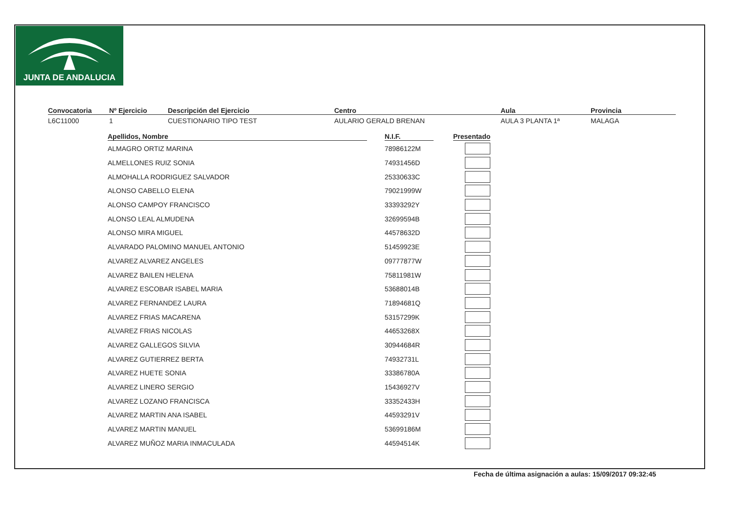JUNTA DE ANDALUCIA
Convocatoria
L6C11000
Nº Ejercicio
1
Descripción del Ejercicio
CUESTIONARIO TIPO TEST
Centro
AULARIO GERALD BRENAN
Aula
AULA 3 PLANTA 1ª
Provincia
MALAGA
| Apellidos, Nombre | | N.I.F. | | Presentado |
| --- | --- | --- | --- | --- |
| ALMAGRO ORTIZ MARINA | | 78986122M | | |
| ALMELLONES RUIZ SONIA | | 74931456D | | |
| ALMOHALLA RODRIGUEZ SALVADOR | | 25330633C | | |
| ALONSO CABELLO ELENA | | 79021999W | | |
| ALONSO CAMPOY FRANCISCO | | 33393292Y | | |
| ALONSO LEAL ALMUDENA | | 32699594B | | |
| ALONSO MIRA MIGUEL | | 44578632D | | |
| ALVARADO PALOMINO MANUEL ANTONIO | | 51459923E | | |
| ALVAREZ ALVAREZ ANGELES | | 09777877W | | |
| ALVAREZ BAILEN HELENA | | 75811981W | | |
| ALVAREZ ESCOBAR ISABEL MARIA | | 53688014B | | |
| ALVAREZ FERNANDEZ LAURA | | 71894681Q | | |
| ALVAREZ FRIAS MACARENA | | 53157299K | | |
| ALVAREZ FRIAS NICOLAS | | 44653268X | | |
| ALVAREZ GALLEGOS SILVIA | | 30944684R | | |
| ALVAREZ GUTIERREZ BERTA | | 74932731L | | |
| ALVAREZ HUETE SONIA | | 33386780A | | |
| ALVAREZ LINERO SERGIO | | 15436927V | | |
| ALVAREZ LOZANO FRANCISCA | | 33352433H | | |
| ALVAREZ MARTIN ANA ISABEL | | 44593291V | | |
| ALVAREZ MARTIN MANUEL | | 53699186M | | |
| ALVAREZ MUÑOZ MARIA INMACULADA | | 44594514K | | |
Fecha de última asignación a aulas: 15/09/2017 09:32:45